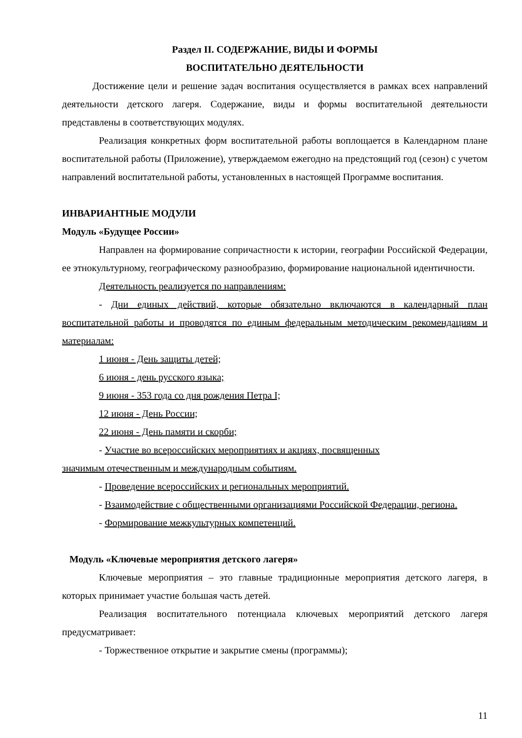Раздел II. СОДЕРЖАНИЕ, ВИДЫ И ФОРМЫ
ВОСПИТАТЕЛЬНО ДЕЯТЕЛЬНОСТИ
Достижение цели и решение задач воспитания осуществляется в рамках всех направлений деятельности детского лагеря. Содержание, виды и формы воспитательной деятельности представлены в соответствующих модулях.
Реализация конкретных форм воспитательной работы воплощается в Календарном плане воспитательной работы (Приложение), утверждаемом ежегодно на предстоящий год (сезон) с учетом направлений воспитательной работы, установленных в настоящей Программе воспитания.
ИНВАРИАНТНЫЕ МОДУЛИ
Модуль «Будущее России»
Направлен на формирование сопричастности к истории, географии Российской Федерации, ее этнокультурному, географическому разнообразию, формирование национальной идентичности.
Деятельность реализуется по направлениям:
- Дни единых действий, которые обязательно включаются в календарный план воспитательной работы и проводятся по единым федеральным методическим рекомендациям и материалам:
1 июня - День защиты детей;
6 июня - день русского языка;
9 июня - 353 года со дня рождения Петра I;
12 июня - День России;
22 июня - День памяти и скорби;
- Участие во всероссийских мероприятиях и акциях, посвященных
значимым отечественным и международным событиям.
- Проведение всероссийских и региональных мероприятий.
- Взаимодействие с общественными организациями Российской Федерации, региона.
- Формирование межкультурных компетенций.
Модуль «Ключевые мероприятия детского лагеря»
Ключевые мероприятия – это главные традиционные мероприятия детского лагеря, в которых принимает участие большая часть детей.
Реализация воспитательного потенциала ключевых мероприятий детского лагеря предусматривает:
- Торжественное открытие и закрытие смены (программы);
11